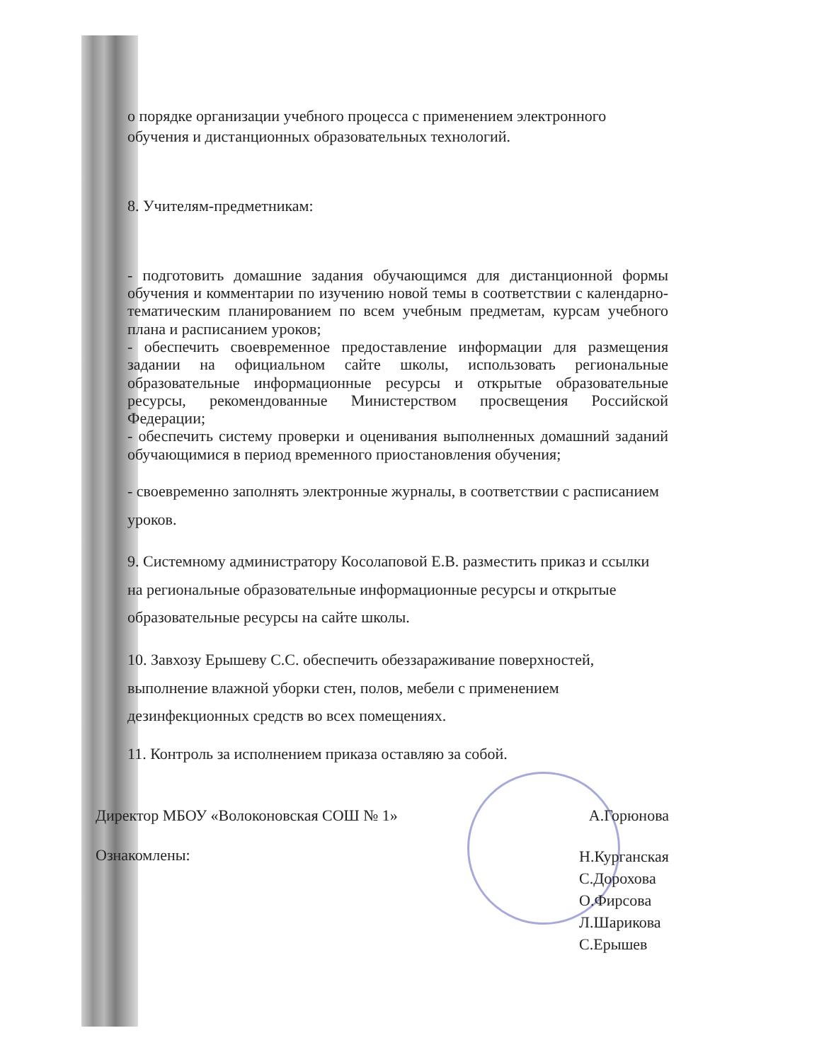о порядке организации учебного процесса с применением электронного обучения и дистанционных образовательных технологий.
8. Учителям-предметникам:
- подготовить домашние задания обучающимся для дистанционной формы обучения и комментарии по изучению новой темы в соответствии с календарно-тематическим планированием по всем учебным предметам, курсам учебного плана и расписанием уроков;
- обеспечить своевременное предоставление информации для размещения задании на официальном сайте школы, использовать региональные образовательные информационные ресурсы и открытые образовательные ресурсы, рекомендованные Министерством просвещения Российской Федерации;
- обеспечить систему проверки и оценивания выполненных домашний заданий обучающимися в период временного приостановления обучения;
- своевременно заполнять электронные журналы, в соответствии с расписанием уроков.
9. Системному администратору Косолаповой Е.В. разместить приказ и ссылки на региональные образовательные информационные ресурсы и открытые образовательные ресурсы на сайте школы.
10. Завхозу Ерышеву С.С. обеспечить обеззараживание поверхностей, выполнение влажной уборки стен, полов, мебели с применением дезинфекционных средств во всех помещениях.
11. Контроль за исполнением приказа оставляю за собой.
Директор МБОУ «Волоконовская СОШ № 1» А.Горюнова
Ознакомлены: Н.Курганская
С.Дорохова
О.Фирсова
Л.Шарикова
С.Ерышев